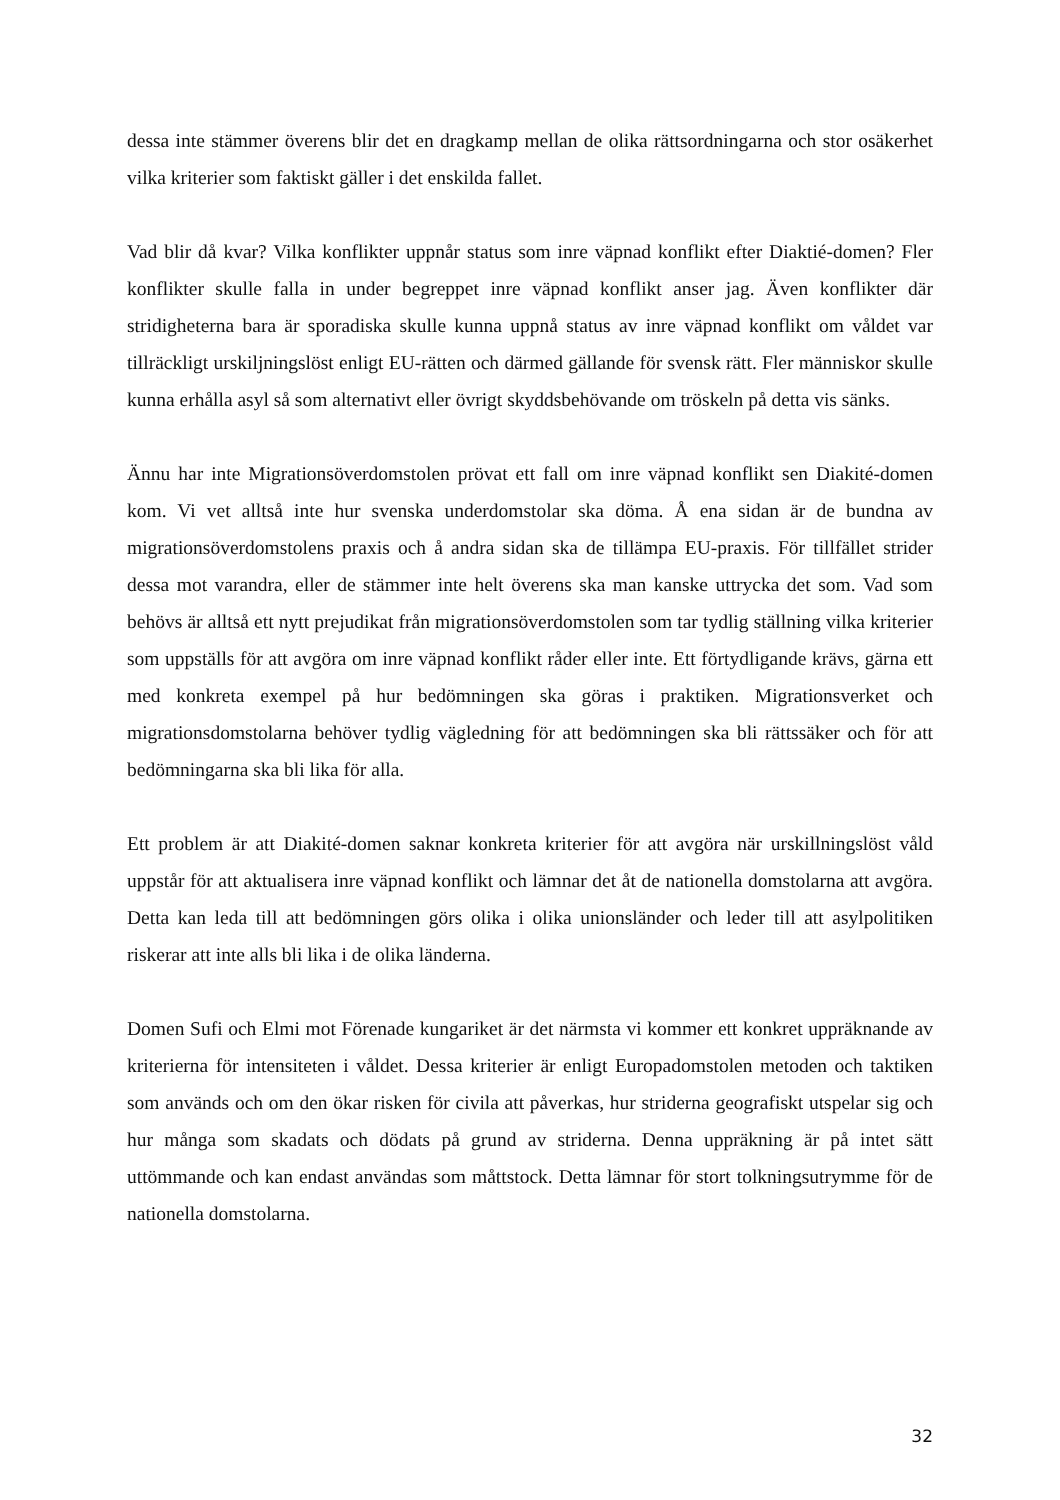dessa inte stämmer överens blir det en dragkamp mellan de olika rättsordningarna och stor osäkerhet vilka kriterier som faktiskt gäller i det enskilda fallet.
Vad blir då kvar? Vilka konflikter uppnår status som inre väpnad konflikt efter Diaktié-domen? Fler konflikter skulle falla in under begreppet inre väpnad konflikt anser jag. Även konflikter där stridigheterna bara är sporadiska skulle kunna uppnå status av inre väpnad konflikt om våldet var tillräckligt urskiljningslöst enligt EU-rätten och därmed gällande för svensk rätt. Fler människor skulle kunna erhålla asyl så som alternativt eller övrigt skyddsbehövande om tröskeln på detta vis sänks.
Ännu har inte Migrationsöverdomstolen prövat ett fall om inre väpnad konflikt sen Diakité-domen kom. Vi vet alltså inte hur svenska underdomstolar ska döma. Å ena sidan är de bundna av migrationsöverdomstolens praxis och å andra sidan ska de tillämpa EU-praxis. För tillfället strider dessa mot varandra, eller de stämmer inte helt överens ska man kanske uttrycka det som. Vad som behövs är alltså ett nytt prejudikat från migrationsöverdomstolen som tar tydlig ställning vilka kriterier som uppställs för att avgöra om inre väpnad konflikt råder eller inte. Ett förtydligande krävs, gärna ett med konkreta exempel på hur bedömningen ska göras i praktiken. Migrationsverket och migrationsdomstolarna behöver tydlig vägledning för att bedömningen ska bli rättssäker och för att bedömningarna ska bli lika för alla.
Ett problem är att Diakité-domen saknar konkreta kriterier för att avgöra när urskillningslöst våld uppstår för att aktualisera inre väpnad konflikt och lämnar det åt de nationella domstolarna att avgöra. Detta kan leda till att bedömningen görs olika i olika unionsländer och leder till att asylpolitiken riskerar att inte alls bli lika i de olika länderna.
Domen Sufi och Elmi mot Förenade kungariket är det närmsta vi kommer ett konkret uppräknande av kriterierna för intensiteten i våldet. Dessa kriterier är enligt Europadomstolen metoden och taktiken som används och om den ökar risken för civila att påverkas, hur striderna geografiskt utspelar sig och hur många som skadats och dödats på grund av striderna. Denna uppräkning är på intet sätt uttömmande och kan endast användas som måttstock. Detta lämnar för stort tolkningsutrymme för de nationella domstolarna.
32